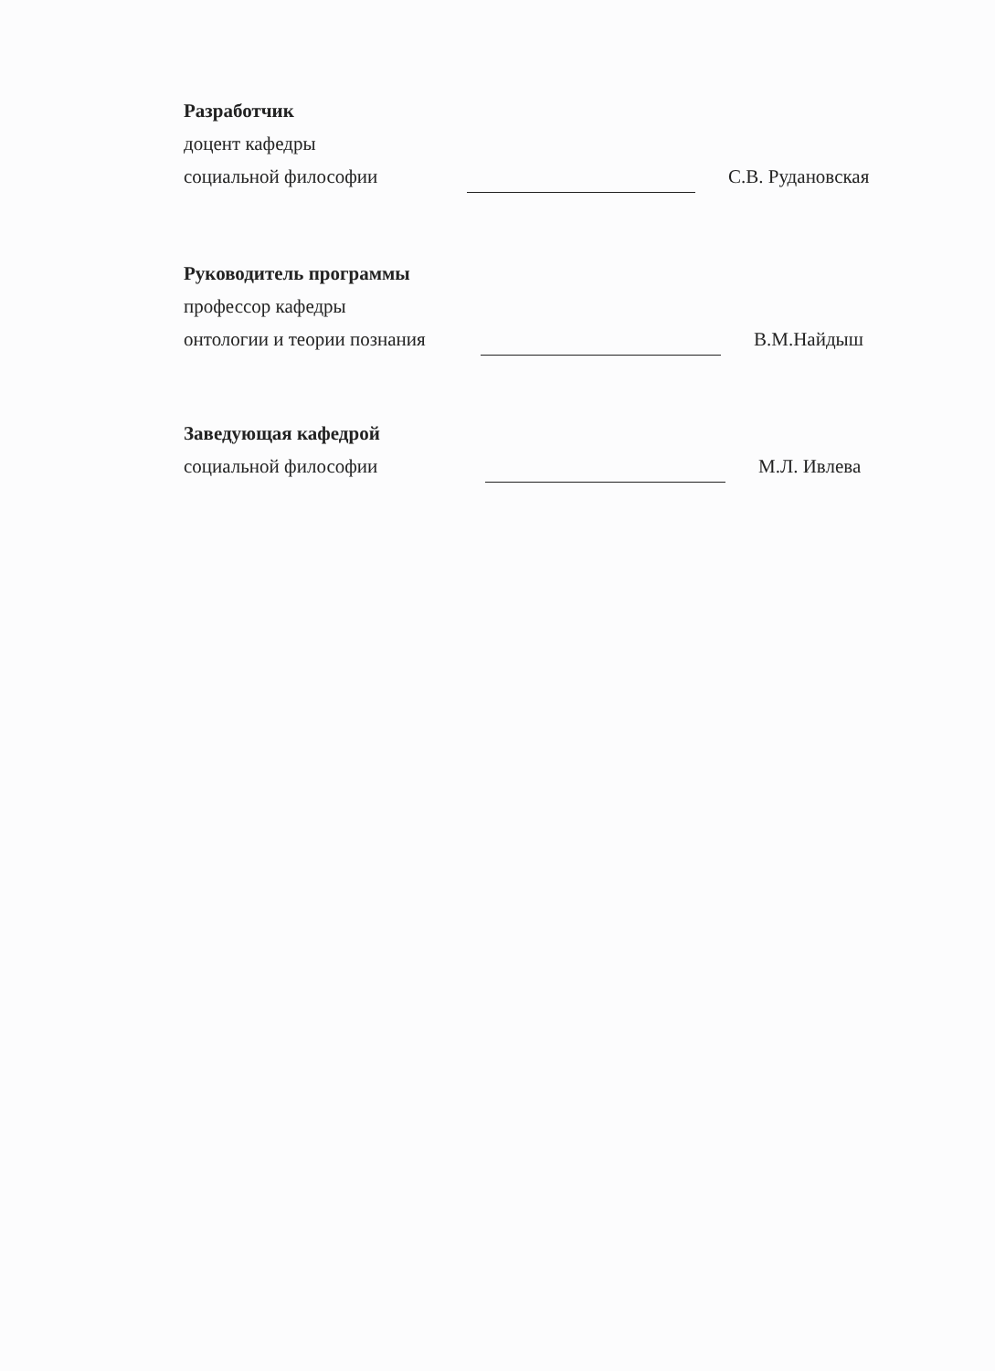Разработчик
доцент кафедры
социальной философии С.В. Рудановская
Руководитель программы
профессор кафедры
онтологии и теории познания В.М.Найдыш
Заведующая кафедрой
социальной философии М.Л. Ивлева